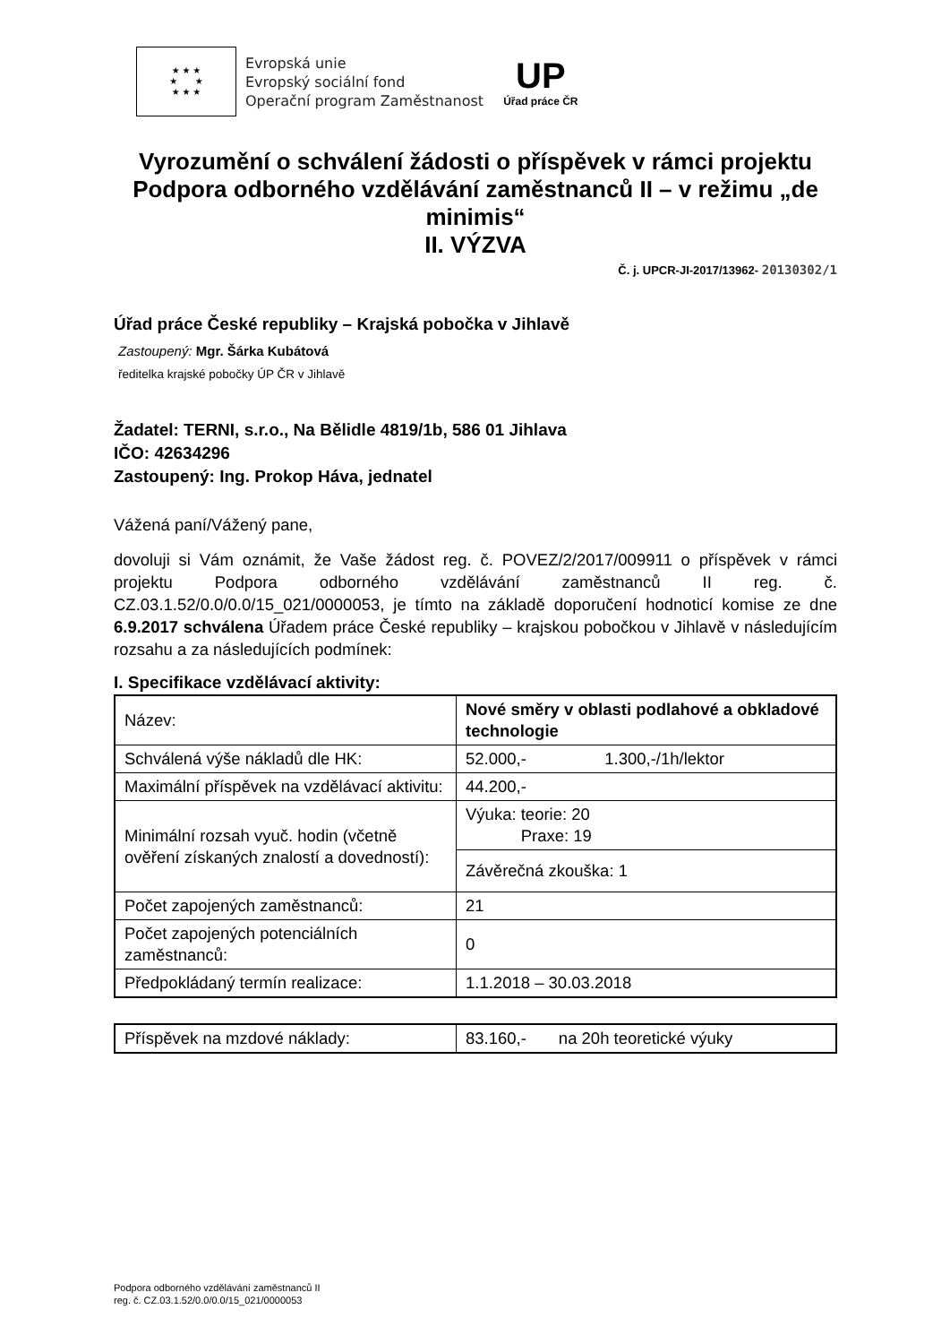★ ★ ★
★ ★
★ ★ ★
Evropská unie
Evropský sociální fond
Operační program Zaměstnanost
UP
Úřad práce ČR
Vyrozumění o schválení žádosti o příspěvek v rámci projektu Podpora odborného vzdělávání zaměstnanců II – v režimu „de minimis“
II. VÝZVA
Č. j. UPCR-JI-2017/13962- 20130302/1
Úřad práce České republiky – Krajská pobočka v Jihlavě
Zastoupený: Mgr. Šárka Kubátová
ředitelka krajské pobočky ÚP ČR v Jihlavě
Žadatel: TERNI, s.r.o., Na Bělidle 4819/1b, 586 01 Jihlava
IČO: 42634296
Zastoupený: Ing. Prokop Háva, jednatel
Vážená paní/Vážený pane,
dovoluji si Vám oznámit, že Vaše žádost reg. č. POVEZ/2/2017/009911 o příspěvek v rámci projektu Podpora odborného vzdělávání zaměstnanců II reg. č. CZ.03.1.52/0.0/0.0/15_021/0000053, je tímto na základě doporučení hodnoticí komise ze dne 6.9.2017 schválena Úřadem práce České republiky – krajskou pobočkou v Jihlavě v následujícím rozsahu a za následujících podmínek:
I. Specifikace vzdělávací aktivity:
| Název: | Nové směry v oblasti podlahové a obkladové technologie |
| Schválená výše nákladů dle HK: | 52.000,- 1.300,-/1h/lektor |
| Maximální příspěvek na vzdělávací aktivitu: | 44.200,- |
| Minimální rozsah vyuč. hodin (včetně ověření získaných znalostí a dovedností): | Výuka: teorie: 20 Praxe: 19 |
| | Závěrečná zkouška: 1 |
| Počet zapojených zaměstnanců: | 21 |
| Počet zapojených potenciálních zaměstnanců: | 0 |
| Předpokládaný termín realizace: | 1.1.2018 – 30.03.2018 |
| Příspěvek na mzdové náklady: | 83.160,- na 20h teoretické výuky |
Podpora odborného vzdělávání zaměstnanců II
reg. č. CZ.03.1.52/0.0/0.0/15_021/0000053